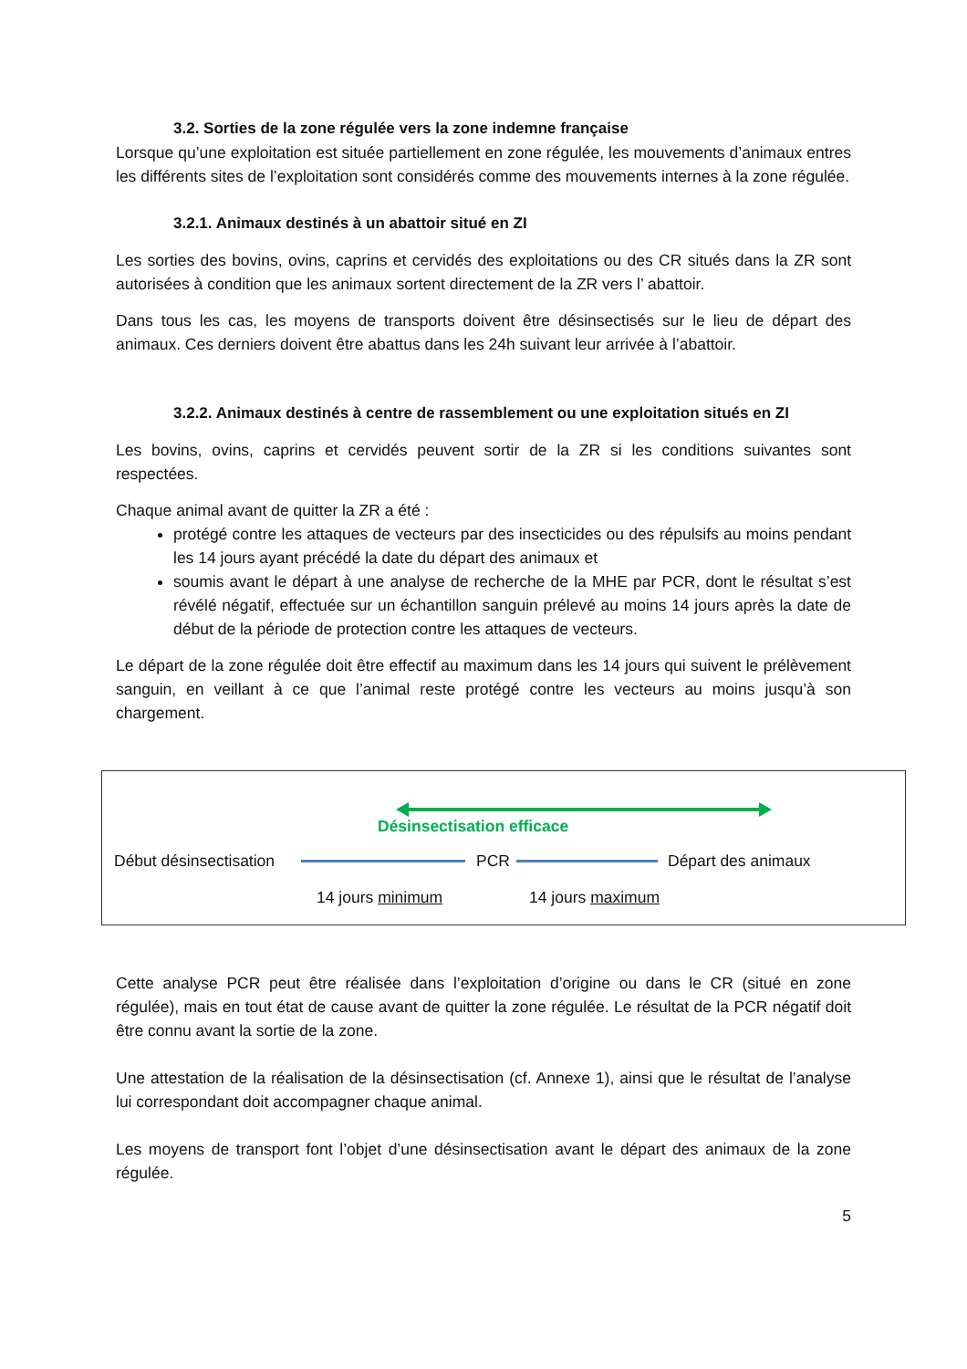3.2. Sorties de la zone régulée vers la zone indemne française
Lorsque qu’une exploitation est située partiellement en zone régulée, les mouvements d’animaux entres les différents sites de l’exploitation sont considérés comme des mouvements internes à la zone régulée.
3.2.1. Animaux destinés à un abattoir situé en ZI
Les sorties des bovins, ovins, caprins et cervidés des exploitations ou des CR situés dans la ZR sont autorisées à condition que les animaux sortent directement de la ZR vers l’ abattoir.
Dans tous les cas, les moyens de transports doivent être désinsectisés sur le lieu de départ des animaux. Ces derniers doivent être abattus dans les 24h suivant leur arrivée à l’abattoir.
3.2.2. Animaux destinés à centre de rassemblement ou une exploitation situés en ZI
Les bovins, ovins, caprins et cervidés peuvent sortir de la ZR si les conditions suivantes sont respectées.
Chaque animal avant de quitter la ZR a été :
protégé contre les attaques de vecteurs par des insecticides ou des répulsifs au moins pendant les 14 jours ayant précédé la date du départ des animaux et
soumis avant le départ à une analyse de recherche de la MHE par PCR, dont le résultat s’est révélé négatif, effectuée sur un échantillon sanguin prélevé au moins 14 jours après la date de début de la période de protection contre les attaques de vecteurs.
Le départ de la zone régulée doit être effectif au maximum dans les 14 jours qui suivent le prélèvement sanguin, en veillant à ce que l’animal reste protégé contre les vecteurs au moins jusqu’à son chargement.
Désinsectisation efficace
Début désinsectisation PCR Départ des animaux
14 jours minimum 14 jours maximum
Cette analyse PCR peut être réalisée dans l’exploitation d’origine ou dans le CR (situé en zone régulée), mais en tout état de cause avant de quitter la zone régulée. Le résultat de la PCR négatif doit être connu avant la sortie de la zone.
Une attestation de la réalisation de la désinsectisation (cf. Annexe 1), ainsi que le résultat de l’analyse lui correspondant doit accompagner chaque animal.
Les moyens de transport font l’objet d’une désinsectisation avant le départ des animaux de la zone régulée.
5